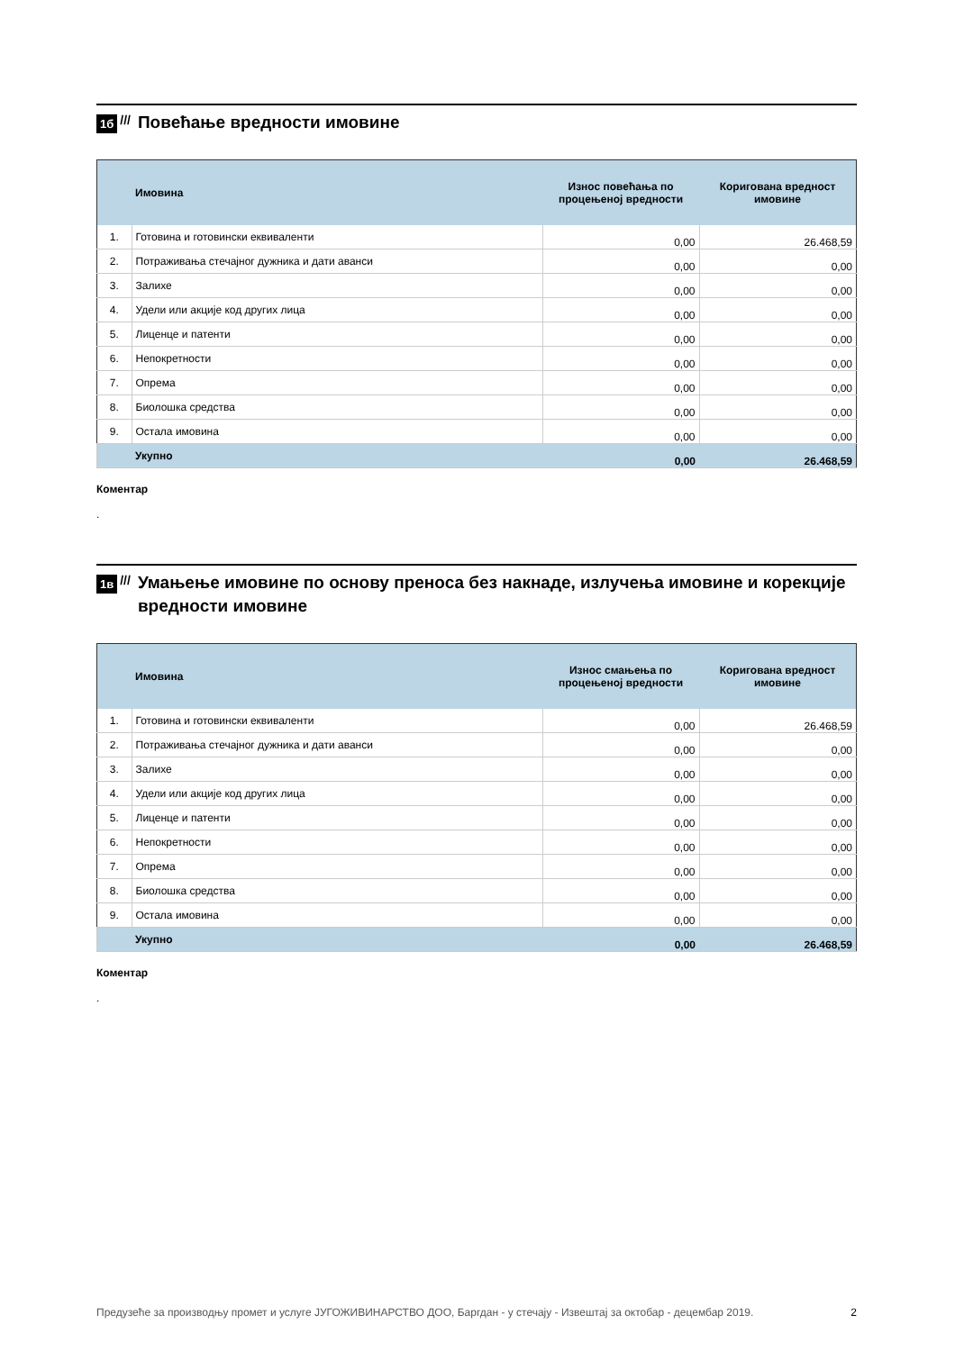1б ///
Повећање вредности имовине
| | Имовина | Износ повећања по процењеној вредности | Коригована вредност имовине |
| --- | --- | --- | --- |
| 1. | Готовина и готовински еквиваленти | 0,00 | 26.468,59 |
| 2. | Потраживања стечајног дужника и дати аванси | 0,00 | 0,00 |
| 3. | Залихе | 0,00 | 0,00 |
| 4. | Удели или акције код других лица | 0,00 | 0,00 |
| 5. | Лиценце и патенти | 0,00 | 0,00 |
| 6. | Непокретности | 0,00 | 0,00 |
| 7. | Опрема | 0,00 | 0,00 |
| 8. | Биолошка средства | 0,00 | 0,00 |
| 9. | Остала имовина | 0,00 | 0,00 |
| | Укупно | 0,00 | 26.468,59 |
Коментар
.
1в ///
Умањење имовине по основу преноса без накнаде, излучења имовине и корекције вредности имовине
| | Имовина | Износ смањења по процењеној вредности | Коригована вредност имовине |
| --- | --- | --- | --- |
| 1. | Готовина и готовински еквиваленти | 0,00 | 26.468,59 |
| 2. | Потраживања стечајног дужника и дати аванси | 0,00 | 0,00 |
| 3. | Залихе | 0,00 | 0,00 |
| 4. | Удели или акције код других лица | 0,00 | 0,00 |
| 5. | Лиценце и патенти | 0,00 | 0,00 |
| 6. | Непокретности | 0,00 | 0,00 |
| 7. | Опрема | 0,00 | 0,00 |
| 8. | Биолошка средства | 0,00 | 0,00 |
| 9. | Остала имовина | 0,00 | 0,00 |
| | Укупно | 0,00 | 26.468,59 |
Коментар
.
Предузеће за производњу промет и услуге ЈУГОЖИВИНАРСТВО ДОО, Баргдан - у стечају - Извештај за октобар - децембар 2019. 2